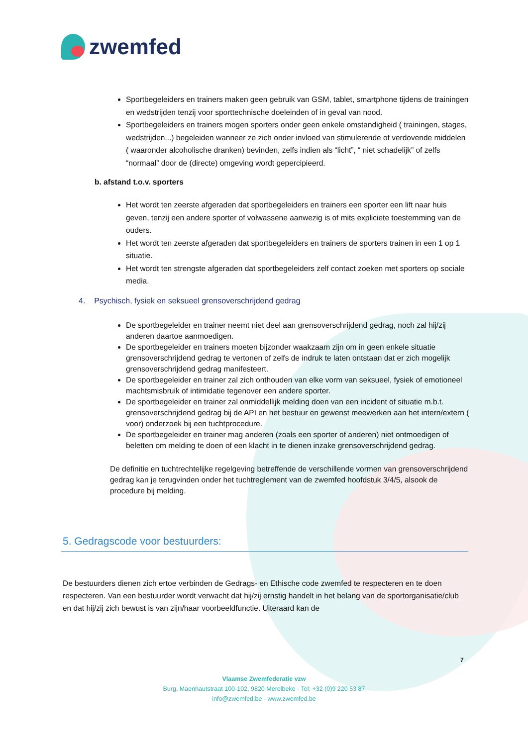zwemfed
Sportbegeleiders en trainers maken geen gebruik van GSM, tablet, smartphone tijdens de trainingen en wedstrijden tenzij voor sporttechnische doeleinden of in geval van nood.
Sportbegeleiders en trainers mogen sporters onder geen enkele omstandigheid ( trainingen, stages, wedstrijden...) begeleiden wanneer ze zich onder invloed van stimulerende of verdovende middelen ( waaronder alcoholische dranken) bevinden, zelfs indien als “licht”, “ niet schadelijk” of zelfs “normaal” door de (directe) omgeving wordt gepercipieerd.
b. afstand t.o.v. sporters
Het wordt ten zeerste afgeraden dat sportbegeleiders en trainers een sporter een lift naar huis geven, tenzij een andere sporter of volwassene aanwezig is of mits expliciete toestemming van de ouders.
Het wordt ten zeerste afgeraden dat sportbegeleiders en trainers de sporters trainen in een 1 op 1 situatie.
Het wordt ten strengste afgeraden dat sportbegeleiders zelf contact zoeken met sporters op sociale media.
4. Psychisch, fysiek en seksueel grensoverschrijdend gedrag
De sportbegeleider en trainer neemt niet deel aan grensoverschrijdend gedrag, noch zal hij/zij anderen daartoe aanmoedigen.
De sportbegeleider en trainers moeten bijzonder waakzaam zijn om in geen enkele situatie grensoverschrijdend gedrag te vertonen of zelfs de indruk te laten ontstaan dat er zich mogelijk grensoverschrijdend gedrag manifesteert.
De sportbegeleider en trainer zal zich onthouden van elke vorm van seksueel, fysiek of emotioneel machtsmisbruik of intimidatie tegenover een andere sporter.
De sportbegeleider en trainer zal onmiddellijk melding doen van een incident of situatie m.b.t. grensoverschrijdend gedrag bij de API en het bestuur en gewenst meewerken aan het intern/extern ( voor) onderzoek bij een tuchtprocedure.
De sportbegeleider en trainer mag anderen (zoals een sporter of anderen) niet ontmoedigen of beletten om melding te doen of een klacht in te dienen inzake grensoverschrijdend gedrag.
De definitie en tuchtrechtelijke regelgeving betreffende de verschillende vormen van grensoverschrijdend gedrag kan je terugvinden onder het tuchtreglement van de zwemfed hoofdstuk 3/4/5, alsook de procedure bij melding.
5. Gedragscode voor bestuurders:
De bestuurders dienen zich ertoe verbinden de Gedrags- en Ethische code zwemfed te respecteren en te doen respecteren. Van een bestuurder wordt verwacht dat hij/zij ernstig handelt in het belang van de sportorganisatie/club en dat hij/zij zich bewust is van zijn/haar voorbeeldfunctie. Uiteraard kan de
7
Vlaamse Zwemfederatie vzw
Burg. Maenhautstraat 100-102, 9820 Merelbeke - Tel: +32 (0)9 220 53 87
info@zwemfed.be - www.zwemfed.be